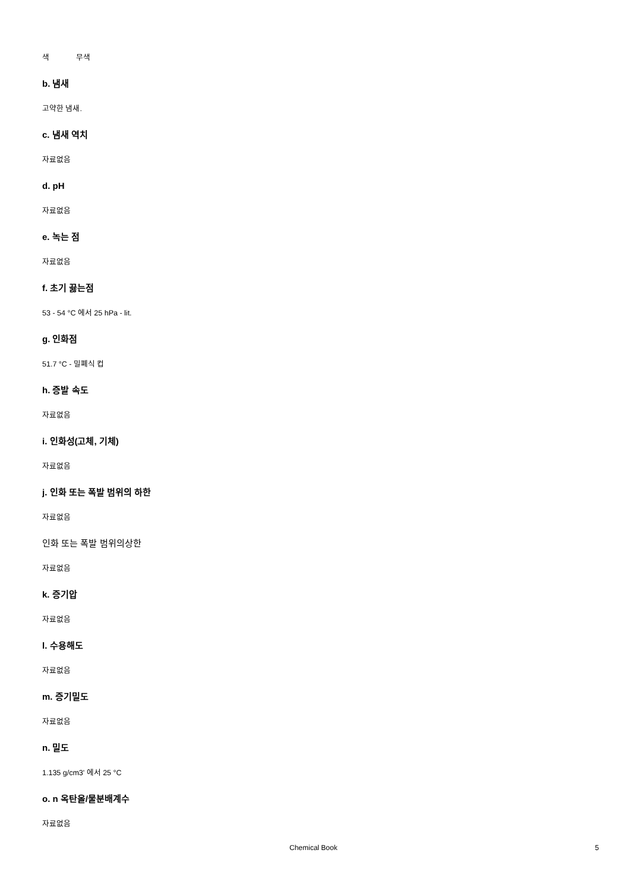색 무색
b. 냄새
고약한 냄새.
c. 냄새 역치
자료없음
d. pH
자료없음
e. 녹는 점
자료없음
f. 초기 끓는점
53 - 54 °C 에서 25 hPa - lit.
g. 인화점
51.7 °C - 밀폐식 컵
h. 증발 속도
자료없음
i. 인화성(고체, 기체)
자료없음
j. 인화 또는 폭발 범위의 하한
자료없음
인화 또는 폭발 범위의상한
자료없음
k. 증기압
자료없음
l. 수용해도
자료없음
m. 증기밀도
자료없음
n. 밀도
1.135 g/cm3' 에서 25 °C
o. n 옥탄올/물분배계수
자료없음
Chemical Book 5